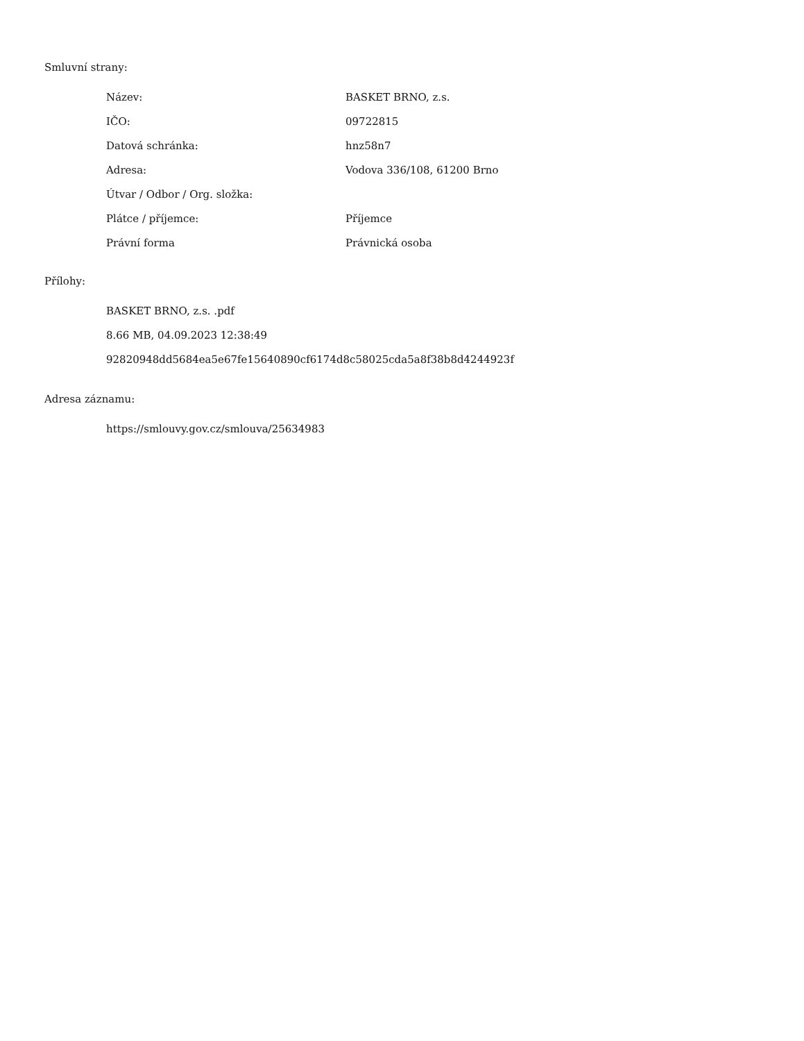Smluvní strany:
| Název: | BASKET BRNO, z.s. |
| IČO: | 09722815 |
| Datová schránka: | hnz58n7 |
| Adresa: | Vodova 336/108, 61200 Brno |
| Útvar / Odbor / Org. složka: | |
| Plátce / příjemce: | Příjemce |
| Právní forma | Právnická osoba |
Přílohy:
BASKET BRNO, z.s. .pdf
8.66 MB, 04.09.2023 12:38:49
92820948dd5684ea5e67fe15640890cf6174d8c58025cda5a8f38b8d4244923f
Adresa záznamu:
https://smlouvy.gov.cz/smlouva/25634983